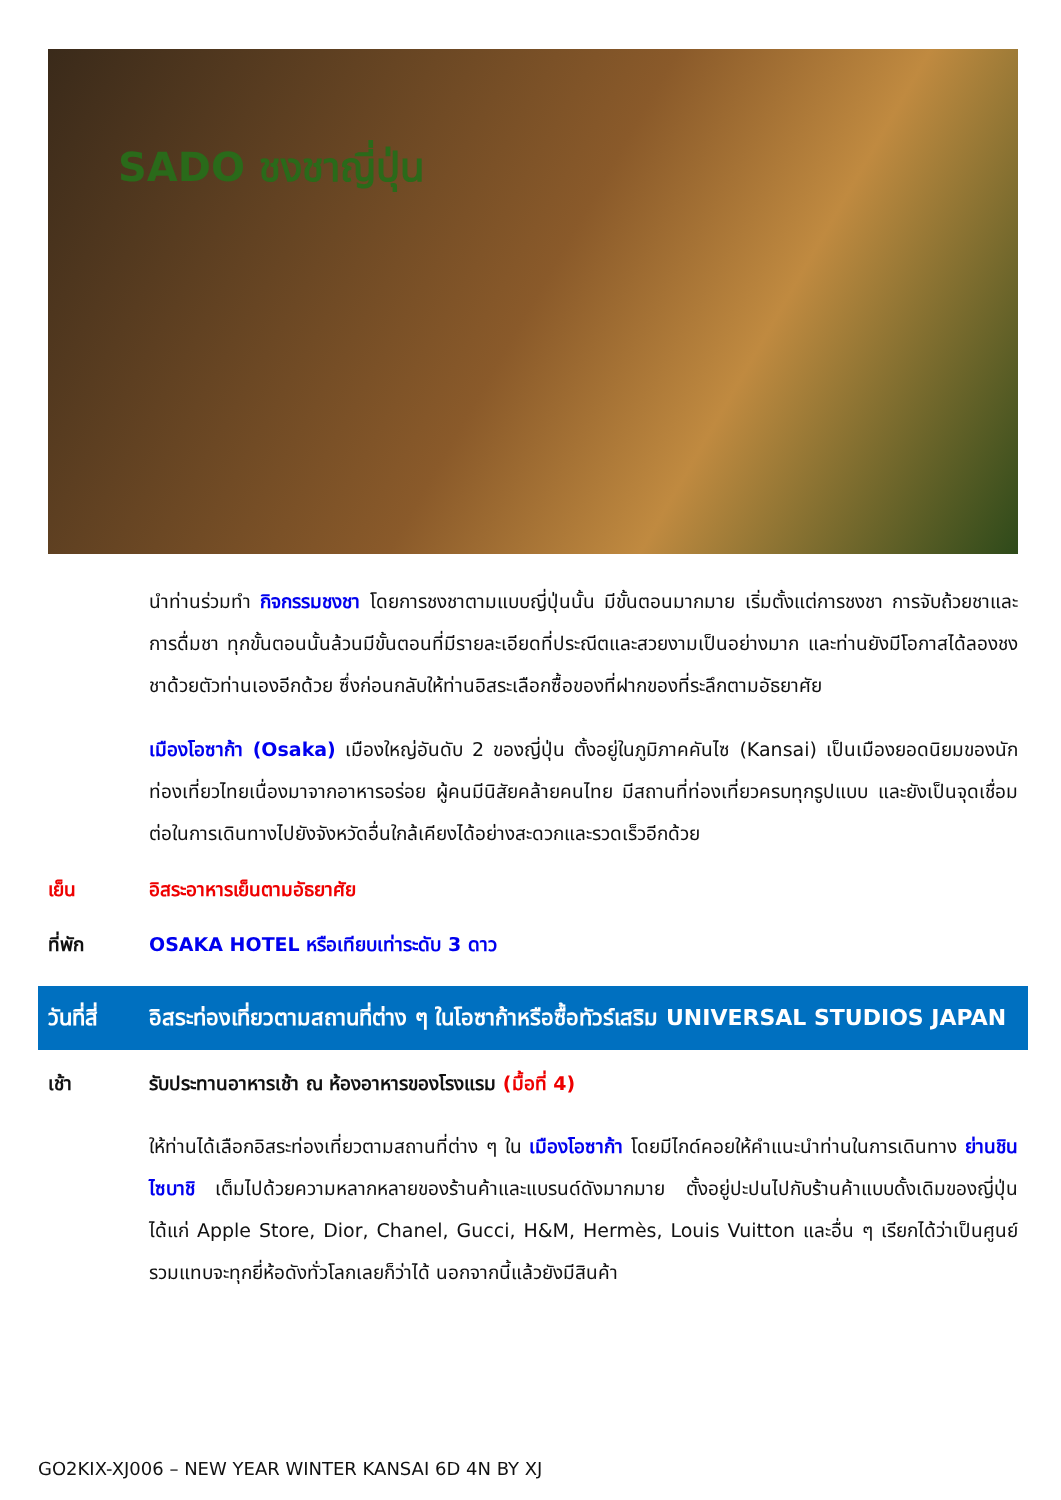SADO ชงชาญี่ปุ่น
นำท่านร่วมทำ กิจกรรมชงชา โดยการชงชาตามแบบญี่ปุ่นนั้น มีขั้นตอนมากมาย เริ่มตั้งแต่การชงชา การจับถ้วยชาและการดื่มชา ทุกขั้นตอนนั้นล้วนมีขั้นตอนที่มีรายละเอียดที่ประณีตและสวยงามเป็นอย่างมาก และท่านยังมีโอกาสได้ลองชงชาด้วยตัวท่านเองอีกด้วย ซึ่งก่อนกลับให้ท่านอิสระเลือกซื้อของที่ฝากของที่ระลึกตามอัธยาศัย
เมืองโอซาก้า (Osaka) เมืองใหญ่อันดับ 2 ของญี่ปุ่น ตั้งอยู่ในภูมิภาคคันไซ (Kansai) เป็นเมืองยอดนิยมของนักท่องเที่ยวไทยเนื่องมาจากอาหารอร่อย ผู้คนมีนิสัยคล้ายคนไทย มีสถานที่ท่องเที่ยวครบทุกรูปแบบ และยังเป็นจุดเชื่อมต่อในการเดินทางไปยังจังหวัดอื่นใกล้เคียงได้อย่างสะดวกและรวดเร็วอีกด้วย
เย็น อิสระอาหารเย็นตามอัธยาศัย
ที่พัก OSAKA HOTEL หรือเทียบเท่าระดับ 3 ดาว
วันที่สี่
อิสระท่องเที่ยวตามสถานที่ต่าง ๆ ในโอซาก้าหรือซื้อทัวร์เสริม UNIVERSAL STUDIOS JAPAN
เช้า รับประทานอาหารเช้า ณ ห้องอาหารของโรงแรม (มื้อที่ 4)
ให้ท่านได้เลือกอิสระท่องเที่ยวตามสถานที่ต่าง ๆ ใน เมืองโอซาก้า โดยมีไกด์คอยให้คำแนะนำท่านในการเดินทาง ย่านชินไซบาชิ เต็มไปด้วยความหลากหลายของร้านค้าและแบรนด์ดังมากมาย ตั้งอยู่ปะปนไปกับร้านค้าแบบดั้งเดิมของญี่ปุ่น ได้แก่ Apple Store, Dior, Chanel, Gucci, H&M, Hermès, Louis Vuitton และอื่น ๆ เรียกได้ว่าเป็นศูนย์รวมแทบจะทุกยี่ห้อดังทั่วโลกเลยก็ว่าได้ นอกจากนี้แล้วยังมีสินค้า
GO2KIX-XJ006 – NEW YEAR WINTER KANSAI 6D 4N BY XJ